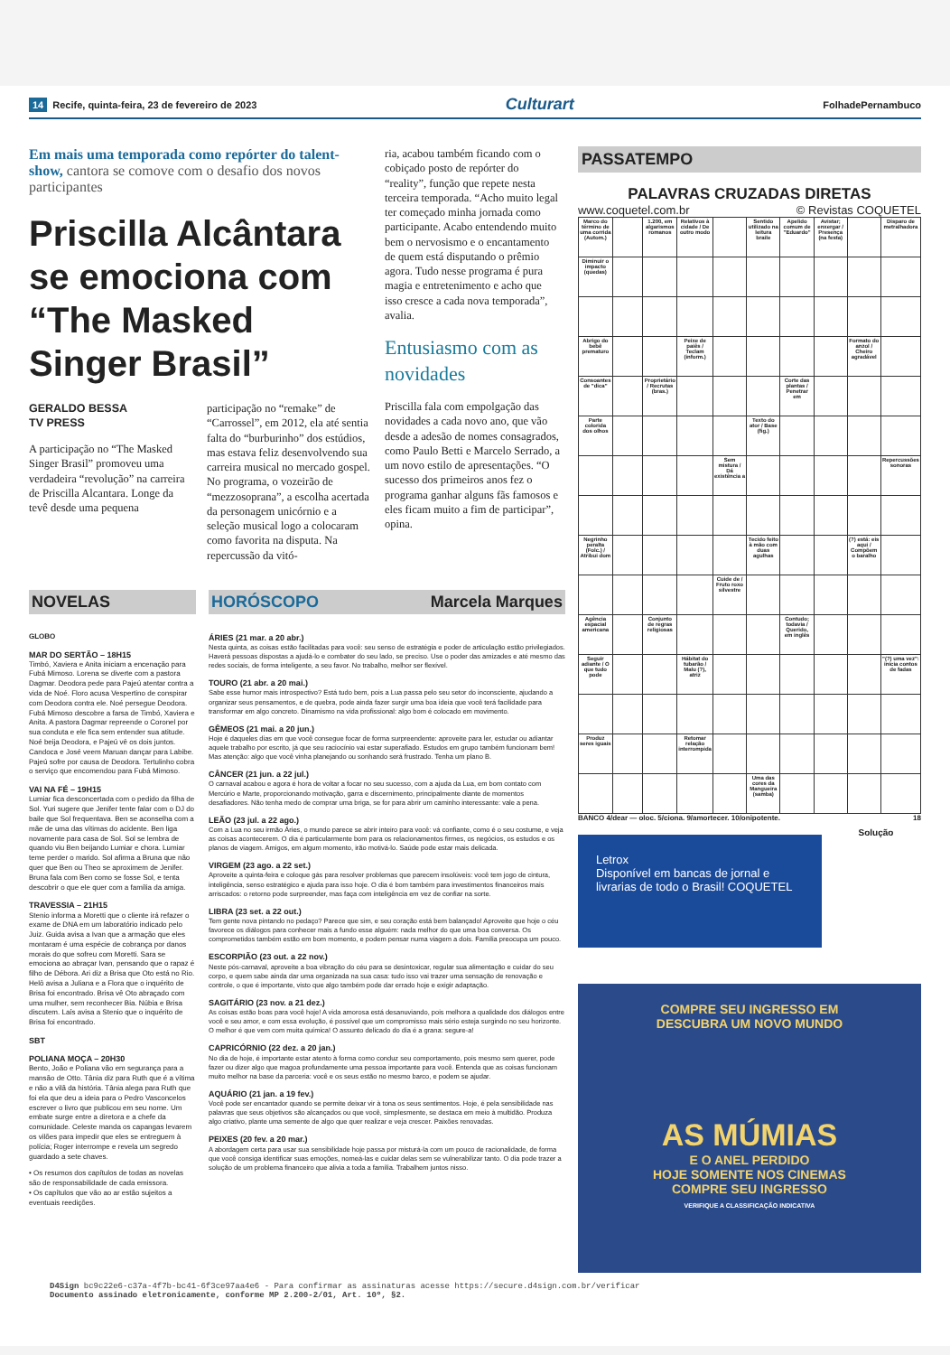14 Recife, quinta-feira, 23 de fevereiro de 2023 Culturart FolhadePernambuco
Em mais uma temporada como repórter do talent-show, cantora se comove com o desafio dos novos participantes
Priscilla Alcântara se emociona com “The Masked Singer Brasil”
GERALDO BESSA
TV PRESS
A participação no “The Masked Singer Brasil” promoveu uma verdadeira “revolução” na carreira de Priscilla Alcantara. Longe da tevê desde uma pequena
participação no “remake” de “Carrossel”, em 2012, ela até sentia falta do “burburinho” dos estúdios, mas estava feliz desenvolvendo sua carreira musical no mercado gospel. No programa, o vozeirão de “mezzosoprana”, a escolha acertada da personagem unicórnio e a seleção musical logo a colocaram como favorita na disputa. Na repercussão da vitó-
ria, acabou também ficando com o cobiçado posto de repórter do “reality”, função que repete nesta terceira temporada. “Acho muito legal ter começado minha jornada como participante. Acabo entendendo muito bem o nervosismo e o encantamento de quem está disputando o prêmio agora. Tudo nesse programa é pura magia e entretenimento e acho que isso cresce a cada nova temporada”, avalia.
Entusiasmo com as novidades
Priscilla fala com empolgação das novidades a cada novo ano, que vão desde a adesão de nomes consagrados, como Paulo Betti e Marcelo Serrado, a um novo estilo de apresentações. “O sucesso dos primeiros anos fez o programa ganhar alguns fãs famosos e eles ficam muito a fim de participar”, opina.
NOVELAS
GLOBO
MAR DO SERTÃO – 18H15
Timbó, Xaviera e Anita iniciam a encenação para Fubá Mimoso. Lorena se diverte com a pastora Dagmar. Deodora pede para Pajeú atentar contra a vida de Noé. Floro acusa Vespertino de conspirar com Deodora contra ele. Noé persegue Deodora. Fubá Mimoso descobre a farsa de Timbó, Xaviera e Anita. A pastora Dagmar repreende o Coronel por sua conduta e ele fica sem entender sua atitude. Noé beija Deodora, e Pajeú vê os dois juntos. Candoca e José veem Maruan dançar para Labibe. Pajeú sofre por causa de Deodora. Tertulinho cobra o serviço que encomendou para Fubá Mimoso.
VAI NA FÉ – 19H15
Lumiar fica desconcertada com o pedido da filha de Sol. Yuri sugere que Jenifer tente falar com o DJ do baile que Sol frequentava. Ben se aconselha com a mãe de uma das vítimas do acidente. Ben liga novamente para casa de Sol. Sol se lembra de quando viu Ben beijando Lumiar e chora. Lumiar teme perder o marido. Sol afirma a Bruna que não quer que Ben ou Theo se aproximem de Jenifer. Bruna fala com Ben como se fosse Sol, e tenta descobrir o que ele quer com a família da amiga.
TRAVESSIA – 21H15
Stenio informa a Moretti que o cliente irá refazer o exame de DNA em um laboratório indicado pelo Juiz. Guida avisa a Ivan que a armação que eles montaram é uma espécie de cobrança por danos morais do que sofreu com Moretti. Sara se emociona ao abraçar Ivan, pensando que o rapaz é filho de Débora. Ari diz a Brisa que Oto está no Rio. Helô avisa a Juliana e a Flora que o inquérito de Brisa foi encontrado. Brisa vê Oto abraçado com uma mulher, sem reconhecer Bia. Núbia e Brisa discutem. Laís avisa a Stenio que o inquérito de Brisa foi encontrado.
SBT
POLIANA MOÇA – 20H30
Bento, João e Poliana vão em segurança para a mansão de Otto. Tânia diz para Ruth que é a vítima e não a vilã da história. Tânia alega para Ruth que foi ela que deu a ideia para o Pedro Vasconcelos escrever o livro que publicou em seu nome. Um embate surge entre a diretora e a chefe da comunidade. Celeste manda os capangas levarem os vilões para impedir que eles se entreguem à polícia; Roger interrompe e revela um segredo guardado a sete chaves.
• Os resumos dos capítulos de todas as novelas são de responsabilidade de cada emissora.
• Os capítulos que vão ao ar estão sujeitos a eventuais reedições.
HORÓSCOPO Marcela Marques
ÁRIES (21 mar. a 20 abr.)
Nesta quinta, as coisas estão facilitadas para você: seu senso de estratégia e poder de articulação estão privilegiados. Haverá pessoas dispostas a ajudá-lo e combater do seu lado, se preciso. Use o poder das amizades e até mesmo das redes sociais, de forma inteligente, a seu favor. No trabalho, melhor ser flexível.
TOURO (21 abr. a 20 mai.)
Sabe esse humor mais introspectivo? Está tudo bem, pois a Lua passa pelo seu setor do inconsciente, ajudando a organizar seus pensamentos, e de quebra, pode ainda fazer surgir uma boa ideia que você terá facilidade para transformar em algo concreto. Dinamismo na vida profissional: algo bom é colocado em movimento.
GÊMEOS (21 mai. a 20 jun.)
Hoje é daqueles dias em que você consegue focar de forma surpreendente: aproveite para ler, estudar ou adiantar aquele trabalho por escrito, já que seu raciocínio vai estar superafiado. Estudos em grupo também funcionam bem! Mas atenção: algo que você vinha planejando ou sonhando será frustrado. Tenha um plano B.
CÂNCER (21 jun. a 22 jul.)
O carnaval acabou e agora é hora de voltar a focar no seu sucesso, com a ajuda da Lua, em bom contato com Mercúrio e Marte, proporcionando motivação, garra e discernimento, principalmente diante de momentos desafiadores. Não tenha medo de comprar uma briga, se for para abrir um caminho interessante: vale a pena.
LEÃO (23 jul. a 22 ago.)
Com a Lua no seu irmão Áries, o mundo parece se abrir inteiro para você: vá confiante, como é o seu costume, e veja as coisas acontecerem. O dia é particularmente bom para os relacionamentos firmes, os negócios, os estudos e os planos de viagem. Amigos, em algum momento, irão motivá-lo. Saúde pode estar mais delicada.
VIRGEM (23 ago. a 22 set.)
Aproveite a quinta-feira e coloque gás para resolver problemas que parecem insolúveis: você tem jogo de cintura, inteligência, senso estratégico e ajuda para isso hoje. O dia é bom também para investimentos financeiros mais arriscados: o retorno pode surpreender, mas faça com inteligência em vez de confiar na sorte.
LIBRA (23 set. a 22 out.)
Tem gente nova pintando no pedaço? Parece que sim, e seu coração está bem balançado! Aproveite que hoje o céu favorece os diálogos para conhecer mais a fundo esse alguém: nada melhor do que uma boa conversa. Os comprometidos também estão em bom momento, e podem pensar numa viagem a dois. Família preocupa um pouco.
ESCORPIÃO (23 out. a 22 nov.)
Neste pós-carnaval, aproveite a boa vibração do céu para se desintoxicar, regular sua alimentação e cuidar do seu corpo, e quem sabe ainda dar uma organizada na sua casa: tudo isso vai trazer uma sensação de renovação e controle, o que é importante, visto que algo também pode dar errado hoje e exigir adaptação.
SAGITÁRIO (23 nov. a 21 dez.)
As coisas estão boas para você hoje! A vida amorosa está desanuviando, pois melhora a qualidade dos diálogos entre você e seu amor, e com essa evolução, é possível que um compromisso mais sério esteja surgindo no seu horizonte. O melhor é que vem com muita química! O assunto delicado do dia é a grana: segure-a!
CAPRICÓRNIO (22 dez. a 20 jan.)
No dia de hoje, é importante estar atento à forma como conduz seu comportamento, pois mesmo sem querer, pode fazer ou dizer algo que magoa profundamente uma pessoa importante para você. Entenda que as coisas funcionam muito melhor na base da parceria: você e os seus estão no mesmo barco, e podem se ajudar.
AQUÁRIO (21 jan. a 19 fev.)
Você pode ser encantador quando se permite deixar vir à tona os seus sentimentos. Hoje, é pela sensibilidade nas palavras que seus objetivos são alcançados ou que você, simplesmente, se destaca em meio à multidão. Produza algo criativo, plante uma semente de algo que quer realizar e veja crescer. Paixões renovadas.
PEIXES (20 fev. a 20 mar.)
A abordagem certa para usar sua sensibilidade hoje passa por misturá-la com um pouco de racionalidade, de forma que você consiga identificar suas emoções, nomeá-las e cuidar delas sem se vulnerabilizar tanto. O dia pode trazer a solução de um problema financeiro que alivia a toda a família. Trabalhem juntos nisso.
PASSATEMPO
PALAVRAS CRUZADAS DIRETAS
www.coquetel.com.br © Revistas COQUETEL
| Marco do término de uma corrida (Autom.) | | 1.200, em algarismos romanos | Relativos à cidade / De outro modo | | Sentido utilizado na leitura braile | Apelido comum de "Eduardo" | Avistar; enxergar / Presença (na festa) | | Disparo de metralhadora |
| Diminuir o impacto (quedas) | | | | | | | | | |
| Abrigo do bebê prematuro | | | Peixe de paiês / Teclam (inform.) | | | | | Formato do anzol / Cheiro agradável | |
| Consoantes de "dica" | | Proprietário / Recrutas (bras.) | | | | Corte das plantas / Penetrar em | | | |
| Parte colorida dos olhos | | | | | Texto do ator / Base (fig.) | | | | |
| | | | | Sem mistura / Dá existência a | | | | | Repercussões sonoras |
| Negrinho peralta (Folc.) / Atribui dom | | | | | Tecido feito à mão com duas agulhas | | | (?) está: eis aqui / Compõem o baralho | |
| | | | | Cuide de / Fruto roxo silvestre | | | | | |
| Agência espacial americana | | Conjunto de regras religiosas | | | | Contudo; todavia / Querido, em inglês | | | |
| Seguir adiante / O que tudo pode | | | Hábitat do tubarão / Malu (?), atriz | | | | | | "(?) uma vez": inicia contos de fadas |
| Produz seres iguais | | | Retomar relação interrompida | | | | | | |
| | | | | | Uma das cores da Mangueira (samba) | | | | |
BANCO 4/dear — oloc. 5/ciona. 9/amortecer. 10/onipotente. 18
Letrox
Disponível em bancas de jornal e livrarias de todo o Brasil! COQUETEL
Solução
COMPRE SEU INGRESSO EM
DESCUBRA UM NOVO MUNDO
AS MÚMIAS
E O ANEL PERDIDO
HOJE SOMENTE NOS CINEMAS
COMPRE SEU INGRESSO
VERIFIQUE A CLASSIFICAÇÃO INDICATIVA
D4Sign bc9c22e6-c37a-4f7b-bc41-6f3ce97aa4e6 - Para confirmar as assinaturas acesse https://secure.d4sign.com.br/verificar
Documento assinado eletronicamente, conforme MP 2.200-2/01, Art. 10º, §2.